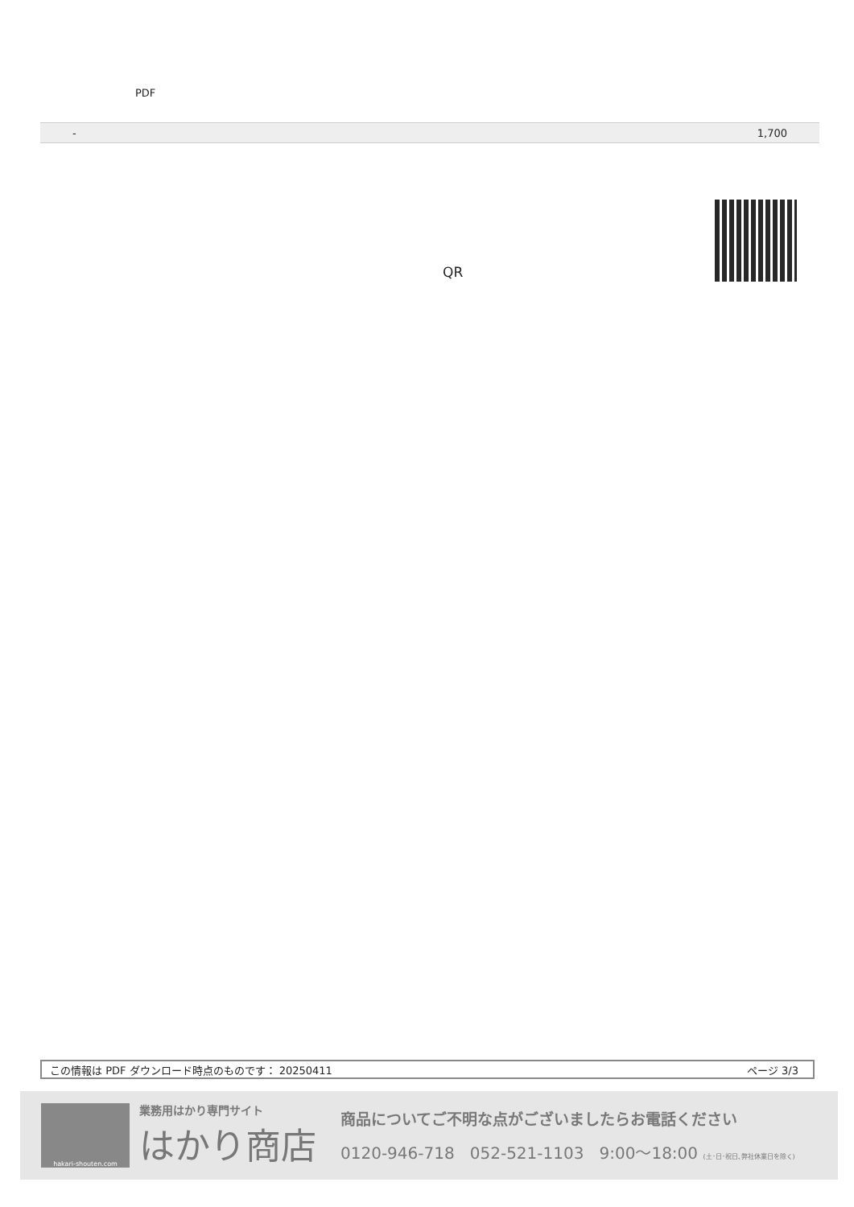PDF
| - | 1,700 |
QR
この情報は PDF ダウンロード時点のものです： 20250411 ページ 3/3
hakari-shouten.com
業務用はかり専門サイト
はかり商店
商品についてご不明な点がございましたらお電話ください
0120-946-718 052-521-1103 9:00〜18:00 (土･日･祝日､弊社休業日を除く)